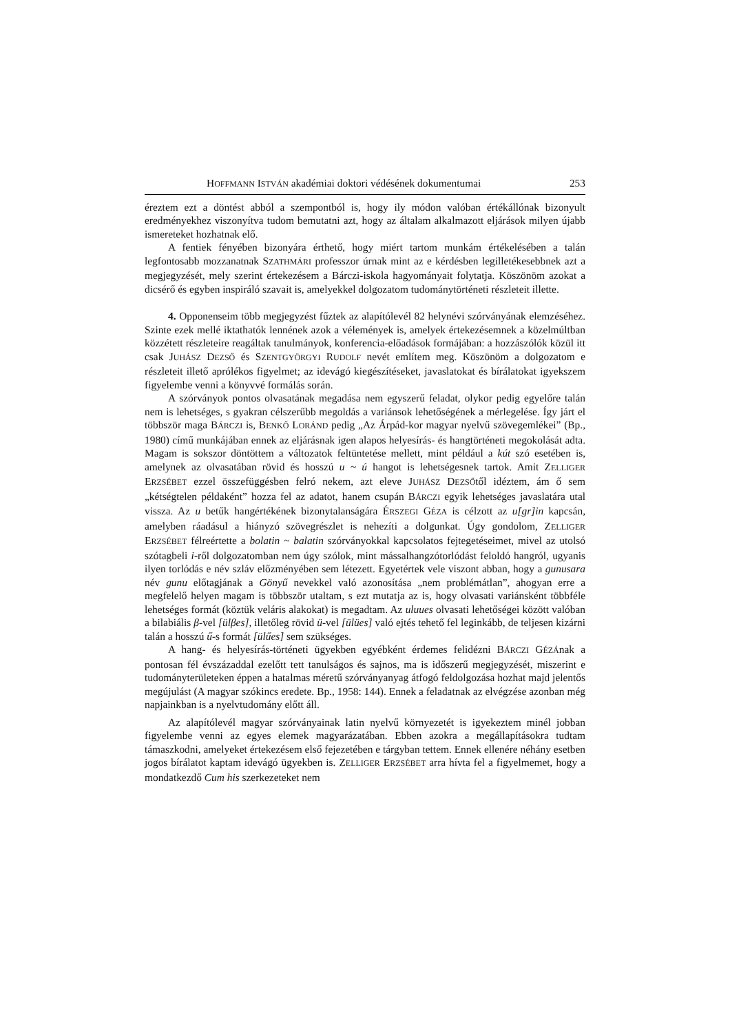HOFFMANN ISTVÁN akadémiai doktori védésének dokumentumai 253
éreztem ezt a döntést abból a szempontból is, hogy ily módon valóban értékállónak bizonyult eredményekhez viszonyítva tudom bemutatni azt, hogy az általam alkalmazott eljárások milyen újabb ismereteket hozhatnak elő.
A fentiek fényében bizonyára érthető, hogy miért tartom munkám értékelésében a talán legfontosabb mozzanatnak SZATHMÁRI professzor úrnak mint az e kérdésben legilletékesebbnek azt a megjegyzését, mely szerint értekezésem a Bárczi-iskola hagyományait folytatja. Köszönöm azokat a dicsérő és egyben inspiráló szavait is, amelyekkel dolgozatom tudománytörténeti részleteit illette.
4. Opponenseim több megjegyzést fűztek az alapítólevél 82 helynévi szórványának elemzéséhez. Szinte ezek mellé iktathatók lennének azok a vélemények is, amelyek értekezésemnek a közelmúltban közzétett részleteire reagáltak tanulmányok, konferencia-előadások formájában: a hozzászólók közül itt csak JUHÁSZ DEZSŐ és SZENTGYÖRGYI RUDOLF nevét említem meg. Köszönöm a dolgozatom e részleteit illető aprólékos figyelmet; az idevágó kiegészítéseket, javaslatokat és bírálatokat igyekszem figyelembe venni a könyvvé formálás során.
A szórványok pontos olvasatának megadása nem egyszerű feladat, olykor pedig egyelőre talán nem is lehetséges, s gyakran célszerűbb megoldás a variánsok lehetőségének a mérlegelése. Így járt el többször maga BÁRCZI is, BENKŐ LORÁND pedig „Az Árpád-kor magyar nyelvű szövegemlékei” (Bp., 1980) című munkájában ennek az eljárásnak igen alapos helyesírás- és hangtörténeti megokolását adta. Magam is sokszor döntöttem a változatok feltüntetése mellett, mint például a kút szó esetében is, amelynek az olvasatában rövid és hosszú u ~ ú hangot is lehetségesnek tartok. Amit ZELLIGER ERZSÉBET ezzel összefüggésben felró nekem, azt eleve JUHÁSZ DEZSŐtől idéztem, ám ő sem „kétségtelen példaként” hozza fel az adatot, hanem csupán BÁRCZI egyik lehetséges javaslatára utal vissza. Az u betűk hangértékének bizonytalanságára ÉRSZEGI GÉZA is célzott az u[gr]in kapcsán, amelyben ráadásul a hiányzó szövegrészlet is nehezíti a dolgunkat. Úgy gondolom, ZELLIGER ERZSÉBET félreértette a bolatin ~ balatin szórványokkal kapcsolatos fejtegetéseimet, mivel az utolsó szótagbeli i-ről dolgozatomban nem úgy szólok, mint mássalhangzótorlódást feloldó hangról, ugyanis ilyen torlódás e név szláv előzményében sem létezett. Egyetértek vele viszont abban, hogy a gunusara név gunu előtagjának a Gönyű nevekkel való azonosítása „nem problémátlan”, ahogyan erre a megfelelő helyen magam is többször utaltam, s ezt mutatja az is, hogy olvasati variánsként többféle lehetséges formát (köztük veláris alakokat) is megadtam. Az uluues olvasati lehetőségei között valóban a bilabiális β-vel [ülβes], illetőleg rövid ü-vel [ülües] való ejtés tehető fel leginkább, de teljesen kizárni talán a hosszú ű-s formát [ülűes] sem szükséges.
A hang- és helyesírás-történeti ügyekben egyébként érdemes felidézni BÁRCZI GÉZÁnak a pontosan fél évszázaddal ezelőtt tett tanulságos és sajnos, ma is időszerű megjegyzését, miszerint e tudományterületeken éppen a hatalmas méretű szórványanyag átfogó feldolgozása hozhat majd jelentős megújulást (A magyar szókincs eredete. Bp., 1958: 144). Ennek a feladatnak az elvégzése azonban még napjainkban is a nyelvtudomány előtt áll.
Az alapítólevél magyar szórványainak latin nyelvű környezetét is igyekeztem minél jobban figyelembe venni az egyes elemek magyarázatában. Ebben azokra a megállapításokra tudtam támaszkodni, amelyeket értekezésem első fejezetében e tárgyban tettem. Ennek ellenére néhány esetben jogos bírálatot kaptam idevágó ügyekben is. ZELLIGER ERZSÉBET arra hívta fel a figyelmemet, hogy a mondatkezdő Cum his szerkezeteket nem